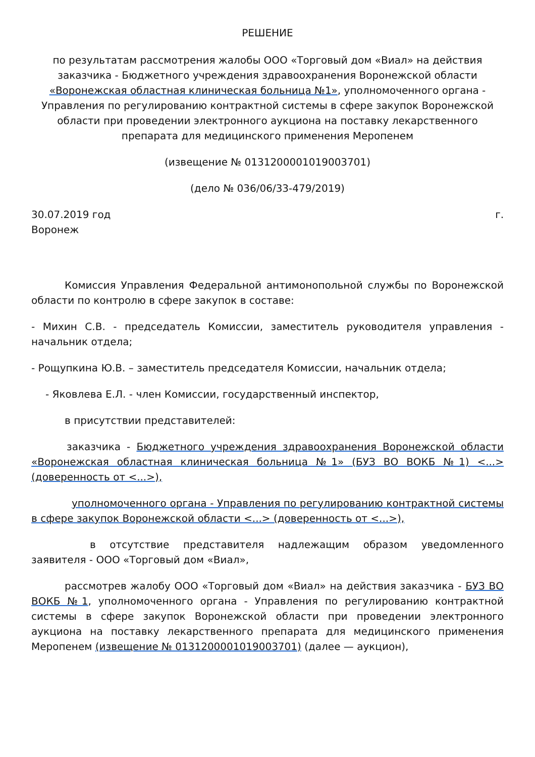РЕШЕНИЕ
по результатам рассмотрения жалобы ООО «Торговый дом «Виал» на действия заказчика - Бюджетного учреждения здравоохранения Воронежской области «Воронежская областная клиническая больница №1», уполномоченного органа - Управления по регулированию контрактной системы в сфере закупок Воронежской области при проведении электронного аукциона на поставку лекарственного препарата для медицинского применения Меропенем
(извещение № 0131200001019003701)
(дело № 036/06/33-479/2019)
30.07.2019 год г.
Воронеж
Комиссия Управления Федеральной антимонопольной службы по Воронежской области по контролю в сфере закупок в составе:
- Михин С.В. - председатель Комиссии, заместитель руководителя управления - начальник отдела;
- Рощупкина Ю.В. – заместитель председателя Комиссии, начальник отдела;
- Яковлева Е.Л. - член Комиссии, государственный инспектор,
в присутствии представителей:
заказчика - Бюджетного учреждения здравоохранения Воронежской области «Воронежская областная клиническая больница №1» (БУЗ ВО ВОКБ №1) <...> (доверенность от <...>),
уполномоченного органа - Управления по регулированию контрактной системы в сфере закупок Воронежской области <...> (доверенность от <...>),
в отсутствие представителя надлежащим образом уведомленного заявителя - ООО «Торговый дом «Виал»,
рассмотрев жалобу ООО «Торговый дом «Виал» на действия заказчика - БУЗ ВО ВОКБ №1, уполномоченного органа - Управления по регулированию контрактной системы в сфере закупок Воронежской области при проведении электронного аукциона на поставку лекарственного препарата для медицинского применения Меропенем (извещение № 0131200001019003701) (далее — аукцион),